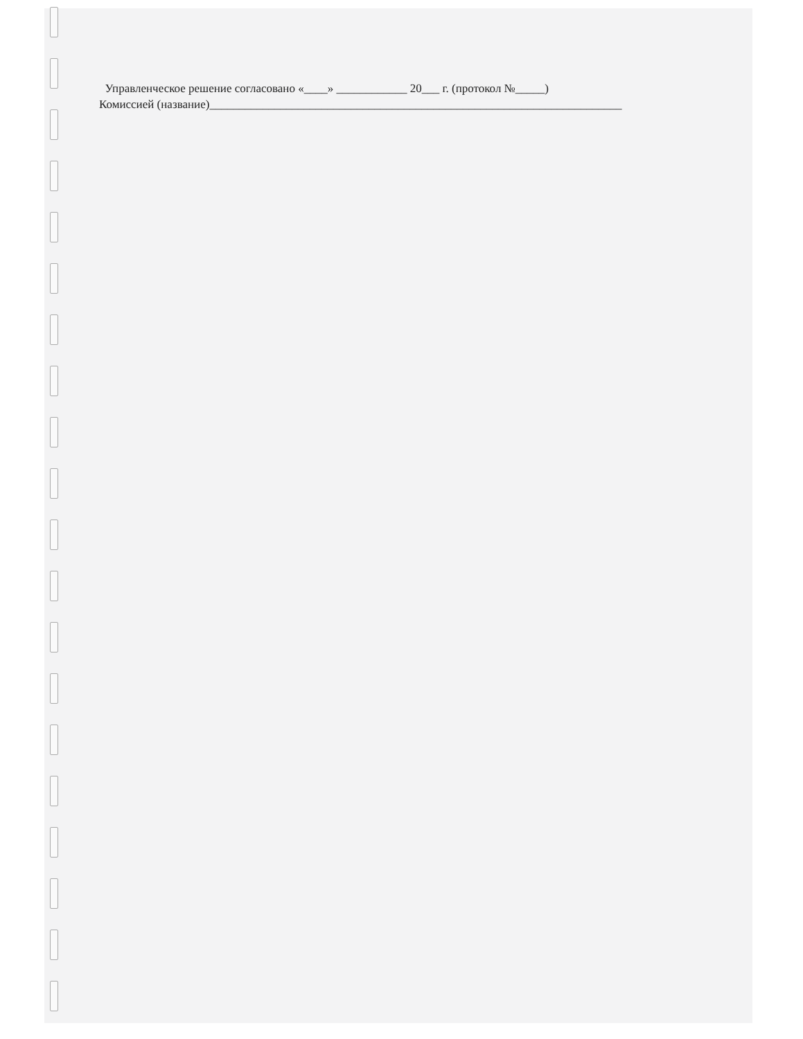Управленческое решение согласовано «____» ____________ 20___ г. (протокол №_____)
Комиссией (название)______________________________________________________________________